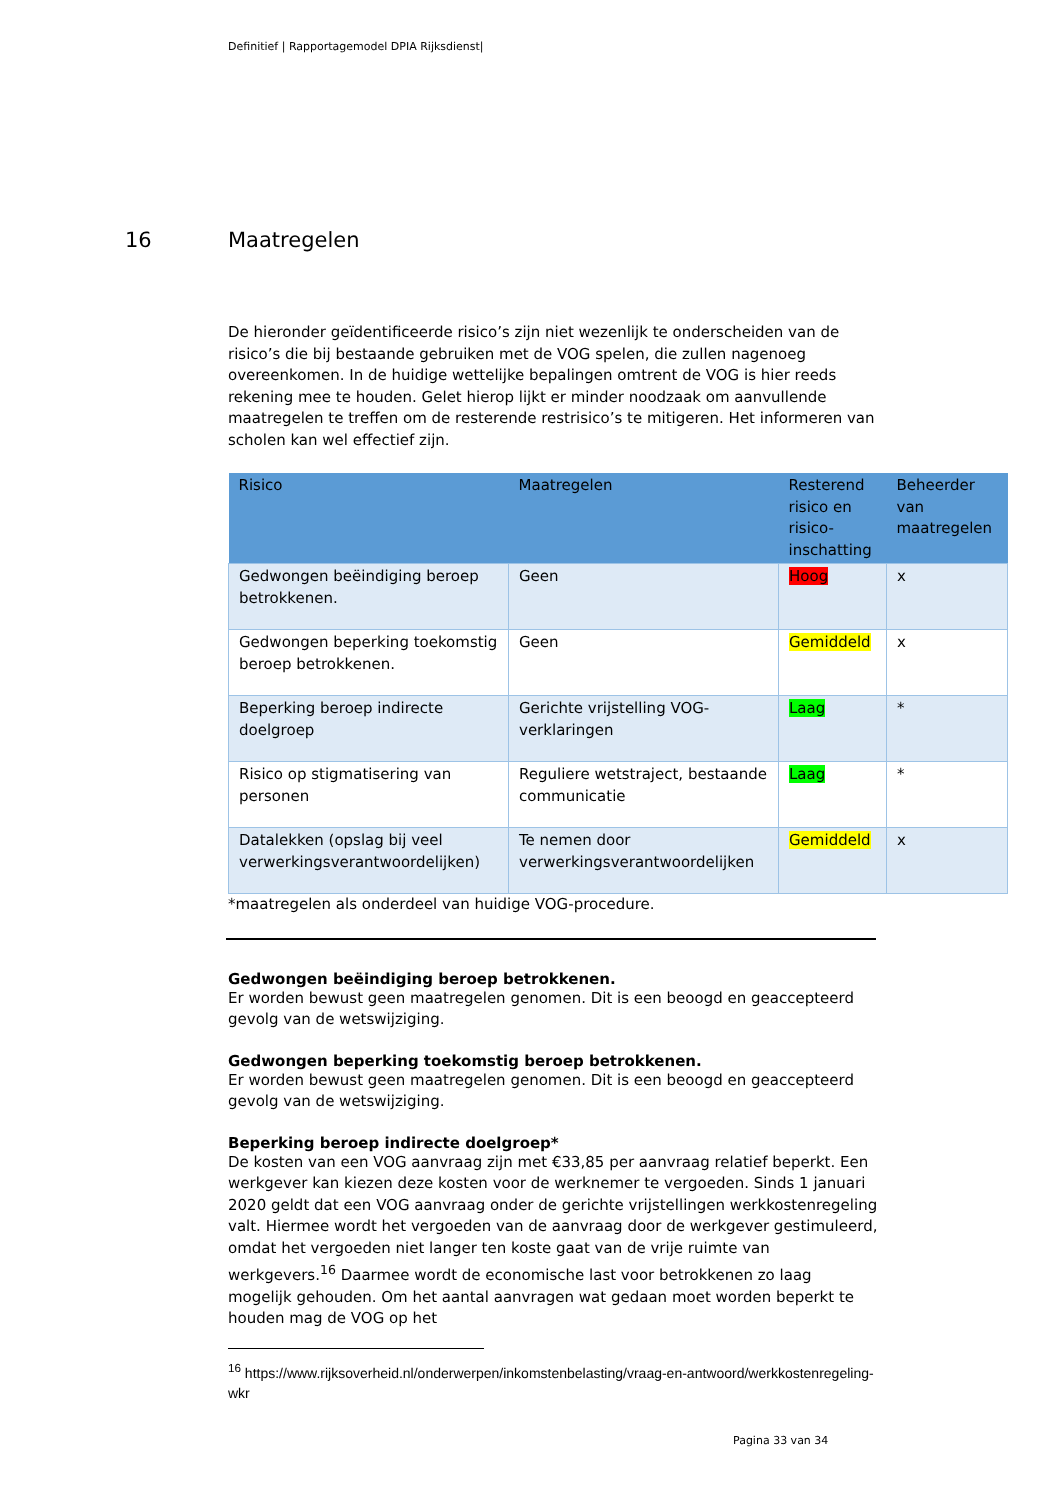Definitief | Rapportagemodel DPIA Rijksdienst|
16 Maatregelen
De hieronder geïdentificeerde risico’s zijn niet wezenlijk te onderscheiden van de risico’s die bij bestaande gebruiken met de VOG spelen, die zullen nagenoeg overeenkomen. In de huidige wettelijke bepalingen omtrent de VOG is hier reeds rekening mee te houden. Gelet hierop lijkt er minder noodzaak om aanvullende maatregelen te treffen om de resterende restrisico’s te mitigeren. Het informeren van scholen kan wel effectief zijn.
| Risico | Maatregelen | Resterend risico en risico-inschatting | Beheerder van maatregelen |
| --- | --- | --- | --- |
| Gedwongen beëindiging beroep betrokkenen. | Geen | Hoog | x |
| Gedwongen beperking toekomstig beroep betrokkenen. | Geen | Gemiddeld | x |
| Beperking beroep indirecte doelgroep | Gerichte vrijstelling VOG-verklaringen | Laag | * |
| Risico op stigmatisering van personen | Reguliere wetstraject, bestaande communicatie | Laag | * |
| Datalekken (opslag bij veel verwerkingsverantwoordelijken) | Te nemen door verwerkingsverantwoordelijken | Gemiddeld | x |
*maatregelen als onderdeel van huidige VOG-procedure.
Gedwongen beëindiging beroep betrokkenen.
Er worden bewust geen maatregelen genomen. Dit is een beoogd en geaccepteerd gevolg van de wetswijziging.
Gedwongen beperking toekomstig beroep betrokkenen.
Er worden bewust geen maatregelen genomen. Dit is een beoogd en geaccepteerd gevolg van de wetswijziging.
Beperking beroep indirecte doelgroep*
De kosten van een VOG aanvraag zijn met €33,85 per aanvraag relatief beperkt. Een werkgever kan kiezen deze kosten voor de werknemer te vergoeden. Sinds 1 januari 2020 geldt dat een VOG aanvraag onder de gerichte vrijstellingen werkkostenregeling valt. Hiermee wordt het vergoeden van de aanvraag door de werkgever gestimuleerd, omdat het vergoeden niet langer ten koste gaat van de vrije ruimte van werkgevers.<sup>16</sup> Daarmee wordt de economische last voor betrokkenen zo laag mogelijk gehouden. Om het aantal aanvragen wat gedaan moet worden beperkt te houden mag de VOG op het
<sup>16</sup> https://www.rijksoverheid.nl/onderwerpen/inkomstenbelasting/vraag-en-antwoord/werkkostenregeling-wkr
Pagina 33 van 34